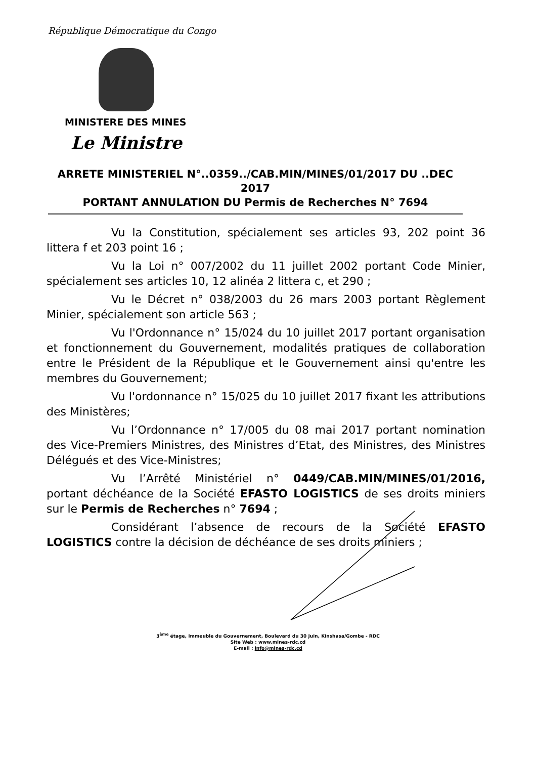République Démocratique du Congo
MINISTERE DES MINES
Le Ministre
ARRETE MINISTERIEL N°..0359../CAB.MIN/MINES/01/2017 DU ..DEC 2017
PORTANT ANNULATION DU Permis de Recherches N° 7694
Vu la Constitution, spécialement ses articles 93, 202 point 36 littera f et 203 point 16 ;
Vu la Loi n° 007/2002 du 11 juillet 2002 portant Code Minier, spécialement ses articles 10, 12 alinéa 2 littera c, et 290 ;
Vu le Décret n° 038/2003 du 26 mars 2003 portant Règlement Minier, spécialement son article 563 ;
Vu l'Ordonnance n° 15/024 du 10 juillet 2017 portant organisation et fonctionnement du Gouvernement, modalités pratiques de collaboration entre le Président de la République et le Gouvernement ainsi qu'entre les membres du Gouvernement;
Vu l'ordonnance n° 15/025 du 10 juillet 2017 fixant les attributions des Ministères;
Vu l’Ordonnance n° 17/005 du 08 mai 2017 portant nomination des Vice-Premiers Ministres, des Ministres d’Etat, des Ministres, des Ministres Délégués et des Vice-Ministres;
Vu l’Arrêté Ministériel n° 0449/CAB.MIN/MINES/01/2016, portant déchéance de la Société EFASTO LOGISTICS de ses droits miniers sur le Permis de Recherches n° 7694 ;
Considérant l’absence de recours de la Société EFASTO LOGISTICS contre la décision de déchéance de ses droits miniers ;
3<sup>ème</sup> étage, Immeuble du Gouvernement, Boulevard du 30 Juin, Kinshasa/Gombe - RDC
Site Web : www.mines-rdc.cd
E-mail : info@mines-rdc.cd